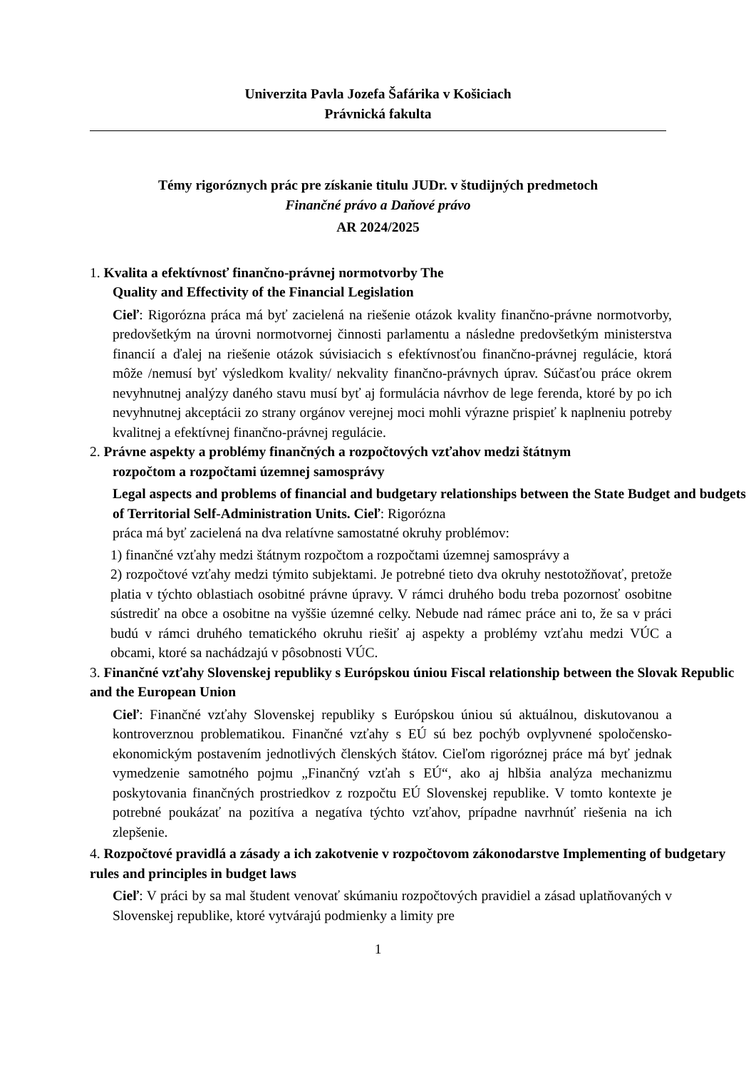Univerzita Pavla Jozefa Šafárika v Košiciach
Právnická fakulta
Témy rigoróznych prác pre získanie titulu JUDr. v študijných predmetoch
Finančné právo a Daňové právo
AR 2024/2025
1. Kvalita a efektívnosť finančno-právnej normotvorby The
Quality and Effectivity of the Financial Legislation
Cieľ: Rigorózna práca má byť zacielená na riešenie otázok kvality finančno-právne normotvorby, predovšetkým na úrovni normotvornej činnosti parlamentu a následne predovšetkým ministerstva financií a ďalej na riešenie otázok súvisiacich s efektívnosťou finančno-právnej regulácie, ktorá môže /nemusí byť výsledkom kvality/ nekvality finančno-právnych úprav. Súčasťou práce okrem nevyhnutnej analýzy daného stavu musí byť aj formulácia návrhov de lege ferenda, ktoré by po ich nevyhnutnej akceptácii zo strany orgánov verejnej moci mohli výrazne prispieť k naplneniu potreby kvalitnej a efektívnej finančno-právnej regulácie.
2. Právne aspekty a problémy finančných a rozpočtových vzťahov medzi štátnym
rozpočtom a rozpočtami územnej samosprávy
Legal aspects and problems of financial and budgetary relationships between the State Budget and budgets of Territorial Self-Administration Units. Cieľ: Rigorózna
práca má byť zacielená na dva relatívne samostatné okruhy problémov:
1) finančné vzťahy medzi štátnym rozpočtom a rozpočtami územnej samosprávy a
2) rozpočtové vzťahy medzi týmito subjektami. Je potrebné tieto dva okruhy nestotožňovať, pretože platia v týchto oblastiach osobitné právne úpravy. V rámci druhého bodu treba pozornosť osobitne sústrediť na obce a osobitne na vyššie územné celky. Nebude nad rámec práce ani to, že sa v práci budú v rámci druhého tematického okruhu riešiť aj aspekty a problémy vzťahu medzi VÚC a obcami, ktoré sa nachádzajú v pôsobnosti VÚC.
3. Finančné vzťahy Slovenskej republiky s Európskou úniou Fiscal relationship between the Slovak Republic and the European Union
Cieľ: Finančné vzťahy Slovenskej republiky s Európskou úniou sú aktuálnou, diskutovanou a kontroverznou problematikou. Finančné vzťahy s EÚ sú bez pochýb ovplyvnené spoločensko-ekonomickým postavením jednotlivých členských štátov. Cieľom rigoróznej práce má byť jednak vymedzenie samotného pojmu „Finančný vzťah s EÚ“, ako aj hlbšia analýza mechanizmu poskytovania finančných prostriedkov z rozpočtu EÚ Slovenskej republike. V tomto kontexte je potrebné poukázať na pozitíva a negatíva týchto vzťahov, prípadne navrhnúť riešenia na ich zlepšenie.
4. Rozpočtové pravidlá a zásady a ich zakotvenie v rozpočtovom zákonodarstve Implementing of budgetary rules and principles in budget laws
Cieľ: V práci by sa mal študent venovať skúmaniu rozpočtových pravidiel a zásad uplatňovaných v Slovenskej republike, ktoré vytvárajú podmienky a limity pre
1